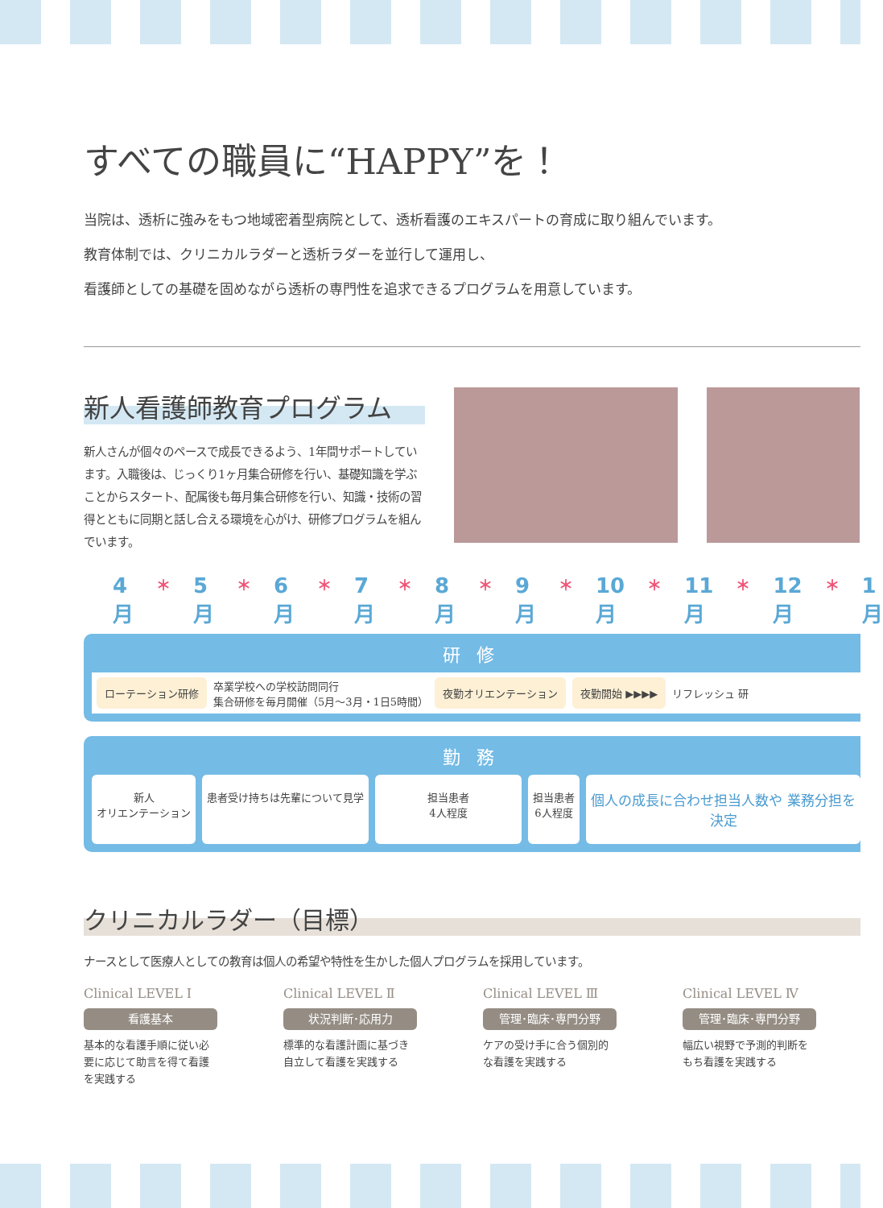すべての職員に“HAPPY”を！
当院は、透析に強みをもつ地域密着型病院として、透析看護のエキスパートの育成に取り組んでいます。
教育体制では、クリニカルラダーと透析ラダーを並行して運用し、
看護師としての基礎を固めながら透析の専門性を追求できるプログラムを用意しています。
新人看護師教育プログラム
新人さんが個々のペースで成長できるよう、1年間サポートしています。入職後は、じっくり1ヶ月集合研修を行い、基礎知識を学ぶことからスタート、配属後も毎月集合研修を行い、知識・技術の習得とともに同期と話し合える環境を心がけ、研修プログラムを組んでいます。
4月 ＊ 5月 ＊ 6月 ＊ 7月 ＊ 8月 ＊ 9月 ＊ 10月 ＊ 11月 ＊ 12月 ＊ 1月
研修
ローテーション研修
卒業学校への学校訪問同行
集合研修を毎月開催（5月～3月・1日5時間）
夜勤オリエンテーション 夜勤開始 ▶▶▶▶
リフレッシュ 研
勤務
新人
オリエンテーション
患者受け持ちは先輩について見学 担当患者
4人程度
担当患者
6人程度
個人の成長に合わせ担当人数や 業務分担を決定
クリニカルラダー（目標）
ナースとして医療人としての教育は個人の希望や特性を生かした個人プログラムを採用しています。
Clinical LEVEL Ⅰ
看護基本
基本的な看護手順に従い必要に応じて助言を得て看護を実践する
Clinical LEVEL Ⅱ
状況判断･応用力
標準的な看護計画に基づき自立して看護を実践する
Clinical LEVEL Ⅲ
管理･臨床･専門分野
ケアの受け手に合う個別的な看護を実践する
Clinical LEVEL Ⅳ
管理･臨床･専門分野
幅広い視野で予測的判断をもち看護を実践する